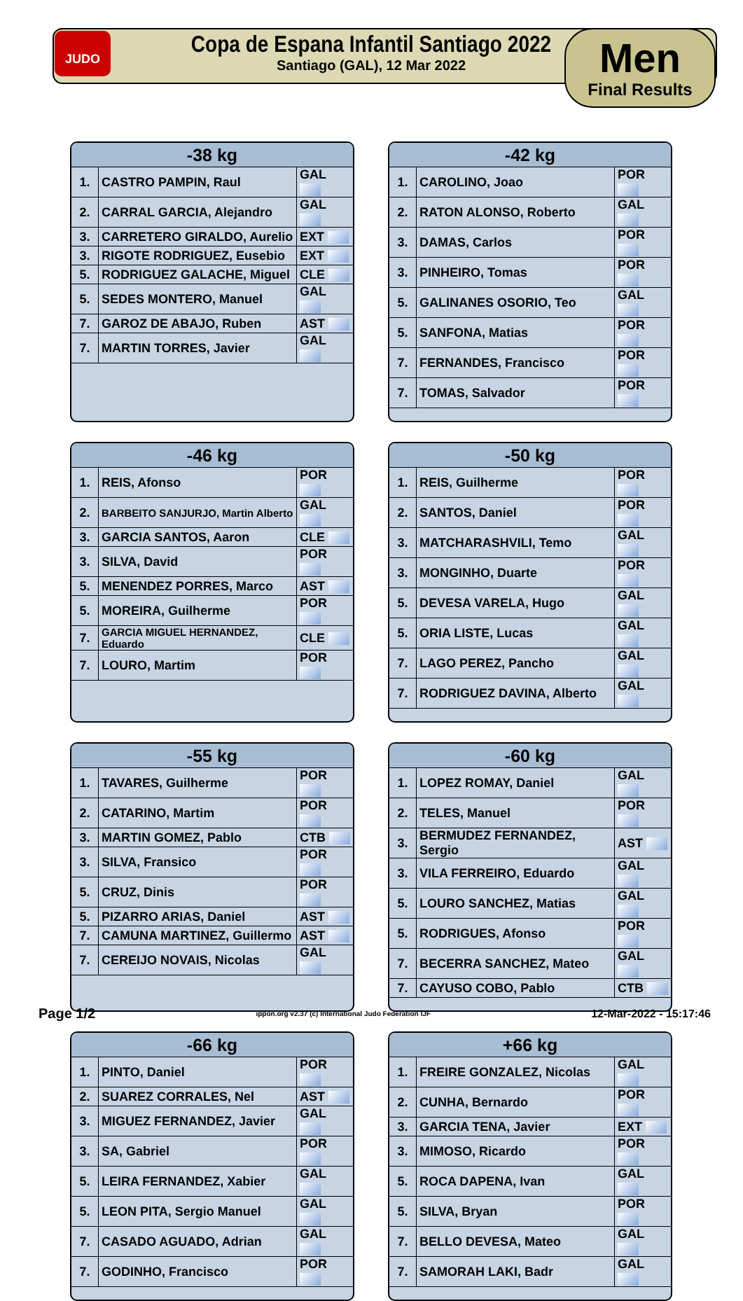JUDO
Copa de Espana Infantil Santiago 2022
Santiago (GAL), 12 Mar 2022
Men
Final Results
| -38 kg | | |
| --- | --- | --- |
| 1. | CASTRO PAMPIN, Raul | GAL |
| 2. | CARRAL GARCIA, Alejandro | GAL |
| 3. | CARRETERO GIRALDO, Aurelio | EXT |
| 3. | RIGOTE RODRIGUEZ, Eusebio | EXT |
| 5. | RODRIGUEZ GALACHE, Miguel | CLE |
| 5. | SEDES MONTERO, Manuel | GAL |
| 7. | GAROZ DE ABAJO, Ruben | AST |
| 7. | MARTIN TORRES, Javier | GAL |
| -42 kg | | |
| --- | --- | --- |
| 1. | CAROLINO, Joao | POR |
| 2. | RATON ALONSO, Roberto | GAL |
| 3. | DAMAS, Carlos | POR |
| 3. | PINHEIRO, Tomas | POR |
| 5. | GALINANES OSORIO, Teo | GAL |
| 5. | SANFONA, Matias | POR |
| 7. | FERNANDES, Francisco | POR |
| 7. | TOMAS, Salvador | POR |
| -46 kg | | |
| --- | --- | --- |
| 1. | REIS, Afonso | POR |
| 2. | BARBEITO SANJURJO, Martin Alberto | GAL |
| 3. | GARCIA SANTOS, Aaron | CLE |
| 3. | SILVA, David | POR |
| 5. | MENENDEZ PORRES, Marco | AST |
| 5. | MOREIRA, Guilherme | POR |
| 7. | GARCIA MIGUEL HERNANDEZ, Eduardo | CLE |
| 7. | LOURO, Martim | POR |
| -50 kg | | |
| --- | --- | --- |
| 1. | REIS, Guilherme | POR |
| 2. | SANTOS, Daniel | POR |
| 3. | MATCHARASHVILI, Temo | GAL |
| 3. | MONGINHO, Duarte | POR |
| 5. | DEVESA VARELA, Hugo | GAL |
| 5. | ORIA LISTE, Lucas | GAL |
| 7. | LAGO PEREZ, Pancho | GAL |
| 7. | RODRIGUEZ DAVINA, Alberto | GAL |
| -55 kg | | |
| --- | --- | --- |
| 1. | TAVARES, Guilherme | POR |
| 2. | CATARINO, Martim | POR |
| 3. | MARTIN GOMEZ, Pablo | CTB |
| 3. | SILVA, Fransico | POR |
| 5. | CRUZ, Dinis | POR |
| 5. | PIZARRO ARIAS, Daniel | AST |
| 7. | CAMUNA MARTINEZ, Guillermo | AST |
| 7. | CEREIJO NOVAIS, Nicolas | GAL |
| -60 kg | | |
| --- | --- | --- |
| 1. | LOPEZ ROMAY, Daniel | GAL |
| 2. | TELES, Manuel | POR |
| 3. | BERMUDEZ FERNANDEZ, Sergio | AST |
| 3. | VILA FERREIRO, Eduardo | GAL |
| 5. | LOURO SANCHEZ, Matias | GAL |
| 5. | RODRIGUES, Afonso | POR |
| 7. | BECERRA SANCHEZ, Mateo | GAL |
| 7. | CAYUSO COBO, Pablo | CTB |
| -66 kg | | |
| --- | --- | --- |
| 1. | PINTO, Daniel | POR |
| 2. | SUAREZ CORRALES, Nel | AST |
| 3. | MIGUEZ FERNANDEZ, Javier | GAL |
| 3. | SA, Gabriel | POR |
| 5. | LEIRA FERNANDEZ, Xabier | GAL |
| 5. | LEON PITA, Sergio Manuel | GAL |
| 7. | CASADO AGUADO, Adrian | GAL |
| 7. | GODINHO, Francisco | POR |
| +66 kg | | |
| --- | --- | --- |
| 1. | FREIRE GONZALEZ, Nicolas | GAL |
| 2. | CUNHA, Bernardo | POR |
| 3. | GARCIA TENA, Javier | EXT |
| 3. | MIMOSO, Ricardo | POR |
| 5. | ROCA DAPENA, Ivan | GAL |
| 5. | SILVA, Bryan | POR |
| 7. | BELLO DEVESA, Mateo | GAL |
| 7. | SAMORAH LAKI, Badr | GAL |
Page 1/2 ippon.org v2.37 (c) International Judo Federation IJF 12-Mar-2022 - 15:17:46